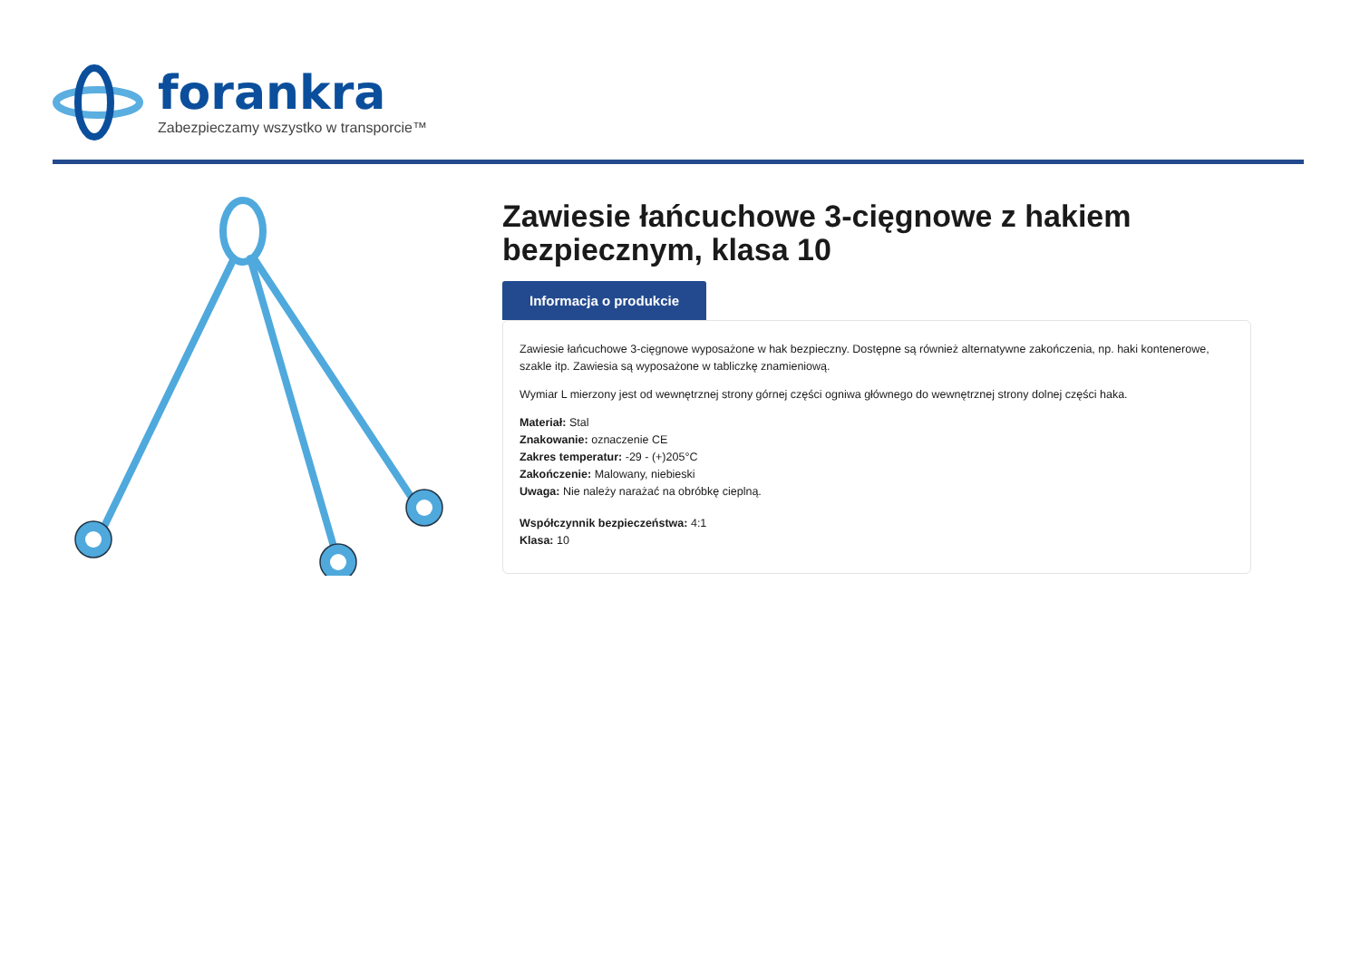forankra
Zabezpieczamy wszystko w transporcie™
Zawiesie łańcuchowe 3-cięgnowe z hakiem bezpiecznym, klasa 10
Informacja o produkcie
Zawiesie łańcuchowe 3-cięgnowe wyposażone w hak bezpieczny. Dostępne są również alternatywne zakończenia, np. haki kontenerowe, szakle itp. Zawiesia są wyposażone w tabliczkę znamieniową.
Wymiar L mierzony jest od wewnętrznej strony górnej części ogniwa głównego do wewnętrznej strony dolnej części haka.
Materiał: Stal
Znakowanie: oznaczenie CE
Zakres temperatur: -29 - (+)205°C
Zakończenie: Malowany, niebieski
Uwaga: Nie należy narażać na obróbkę cieplną.
Współczynnik bezpieczeństwa: 4:1
Klasa: 10